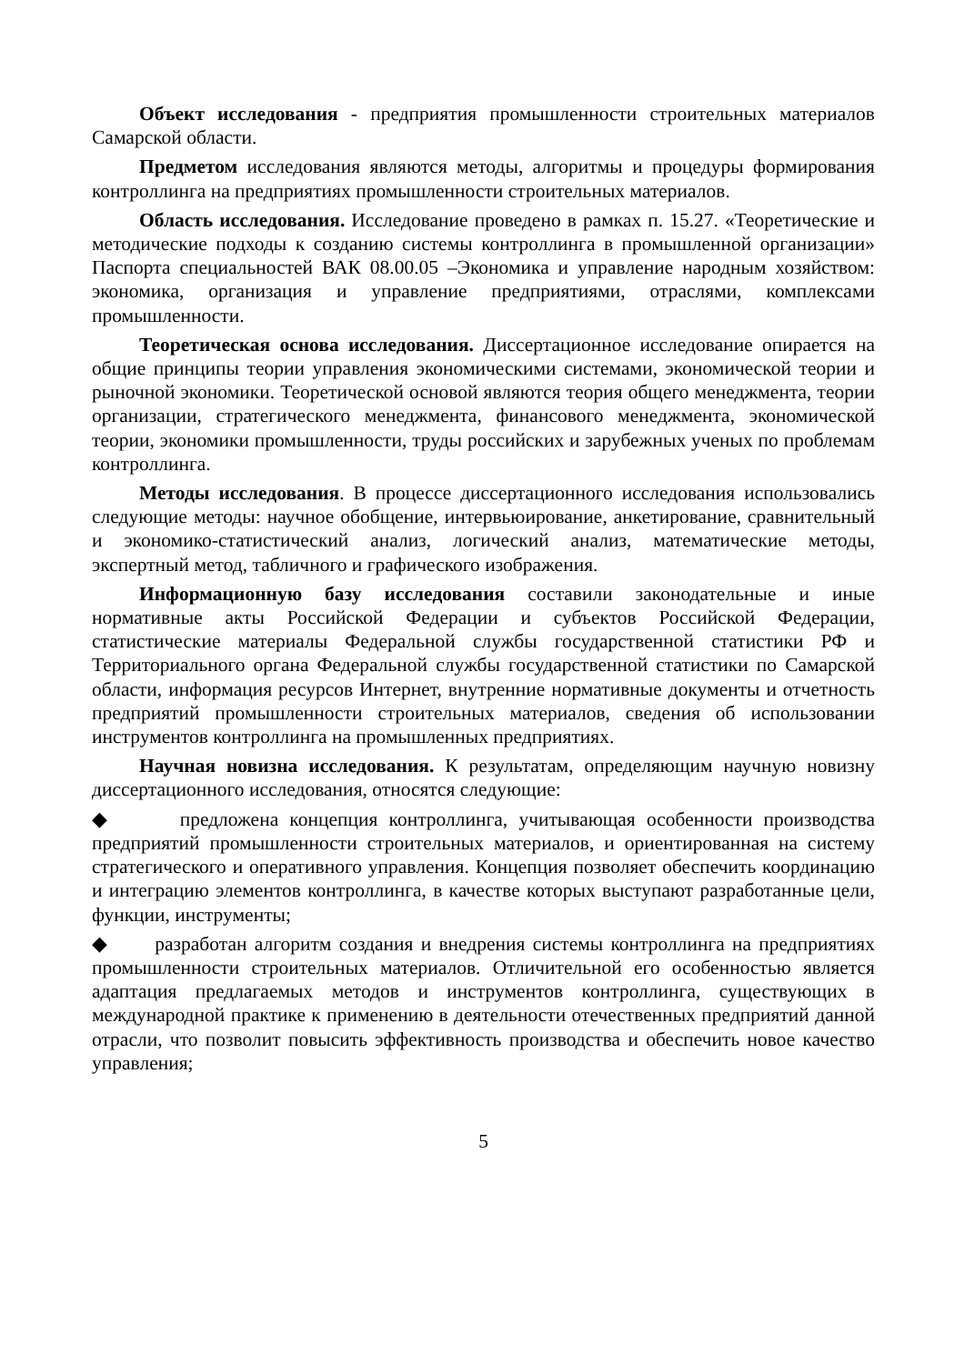Объект исследования - предприятия промышленности строительных материалов Самарской области.
Предметом исследования являются методы, алгоритмы и процедуры формирования контроллинга на предприятиях промышленности строительных материалов.
Область исследования. Исследование проведено в рамках п. 15.27. «Теоретические и методические подходы к созданию системы контроллинга в промышленной организации» Паспорта специальностей ВАК 08.00.05 –Экономика и управление народным хозяйством: экономика, организация и управление предприятиями, отраслями, комплексами промышленности.
Теоретическая основа исследования. Диссертационное исследование опирается на общие принципы теории управления экономическими системами, экономической теории и рыночной экономики. Теоретической основой являются теория общего менеджмента, теории организации, стратегического менеджмента, финансового менеджмента, экономической теории, экономики промышленности, труды российских и зарубежных ученых по проблемам контроллинга.
Методы исследования. В процессе диссертационного исследования использовались следующие методы: научное обобщение, интервьюирование, анкетирование, сравнительный и экономико-статистический анализ, логический анализ, математические методы, экспертный метод, табличного и графического изображения.
Информационную базу исследования составили законодательные и иные нормативные акты Российской Федерации и субъектов Российской Федерации, статистические материалы Федеральной службы государственной статистики РФ и Территориального органа Федеральной службы государственной статистики по Самарской области, информация ресурсов Интернет, внутренние нормативные документы и отчетность предприятий промышленности строительных материалов, сведения об использовании инструментов контроллинга на промышленных предприятиях.
Научная новизна исследования. К результатам, определяющим научную новизну диссертационного исследования, относятся следующие:
◆ предложена концепция контроллинга, учитывающая особенности производства предприятий промышленности строительных материалов, и ориентированная на систему стратегического и оперативного управления. Концепция позволяет обеспечить координацию и интеграцию элементов контроллинга, в качестве которых выступают разработанные цели, функции, инструменты;
◆ разработан алгоритм создания и внедрения системы контроллинга на предприятиях промышленности строительных материалов. Отличительной его особенностью является адаптация предлагаемых методов и инструментов контроллинга, существующих в международной практике к применению в деятельности отечественных предприятий данной отрасли, что позволит повысить эффективность производства и обеспечить новое качество управления;
5